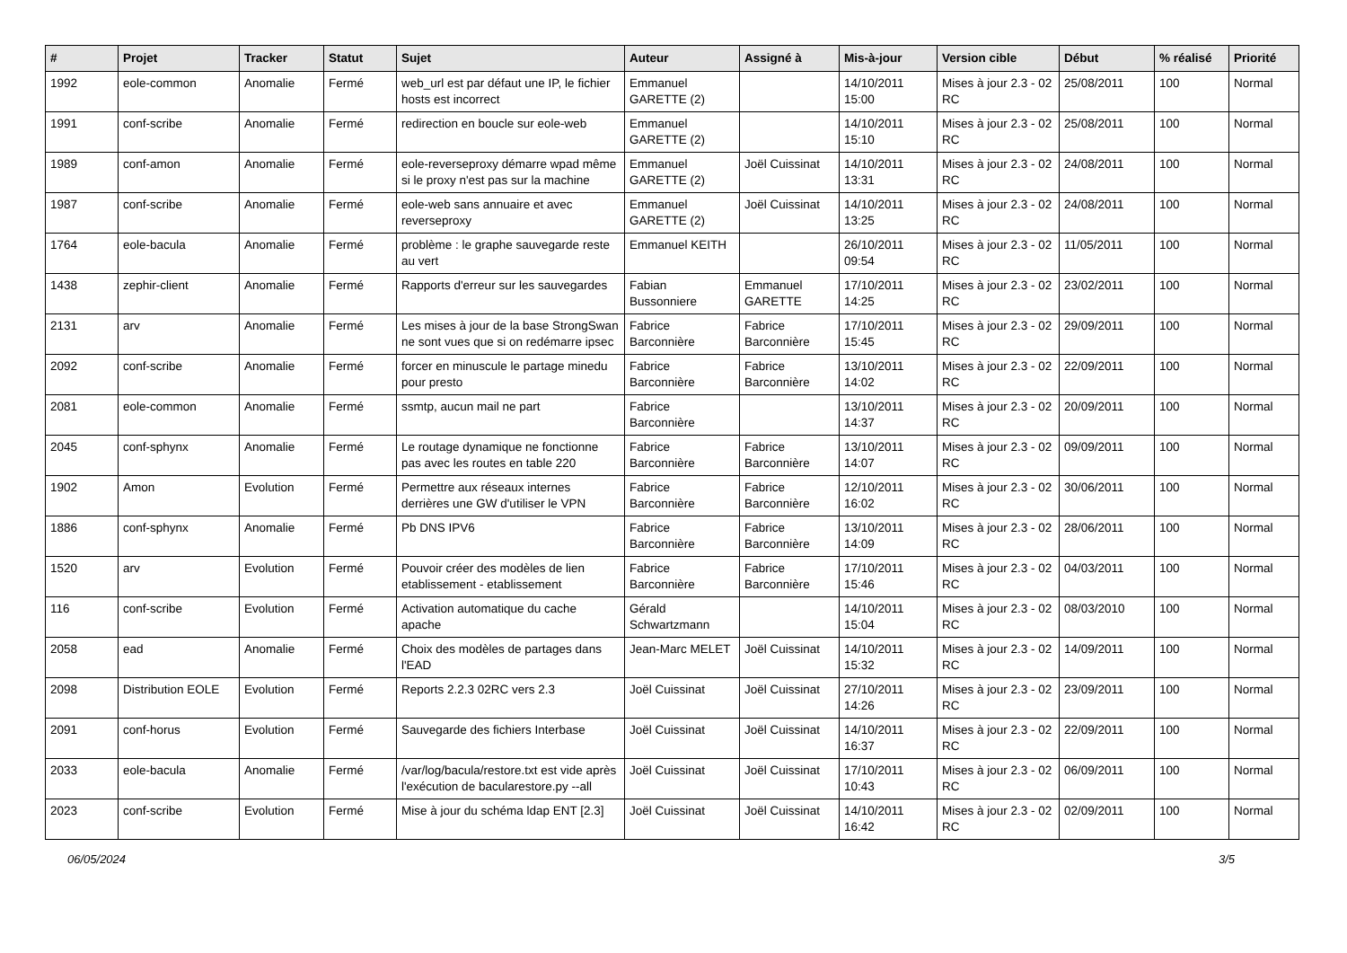| # | Projet | Tracker | Statut | Sujet | Auteur | Assigné à | Mis-à-jour | Version cible | Début | % réalisé | Priorité |
| --- | --- | --- | --- | --- | --- | --- | --- | --- | --- | --- | --- |
| 1992 | eole-common | Anomalie | Fermé | web_url est par défaut une IP, le fichier hosts est incorrect | Emmanuel GARETTE (2) | | 14/10/2011 15:00 | Mises à jour 2.3 - 02 RC | 25/08/2011 | 100 | Normal |
| 1991 | conf-scribe | Anomalie | Fermé | redirection en boucle sur eole-web | Emmanuel GARETTE (2) | | 14/10/2011 15:10 | Mises à jour 2.3 - 02 RC | 25/08/2011 | 100 | Normal |
| 1989 | conf-amon | Anomalie | Fermé | eole-reverseproxy démarre wpad même si le proxy n'est pas sur la machine | Emmanuel GARETTE (2) | Joël Cuissinat | 14/10/2011 13:31 | Mises à jour 2.3 - 02 RC | 24/08/2011 | 100 | Normal |
| 1987 | conf-scribe | Anomalie | Fermé | eole-web sans annuaire et avec reverseproxy | Emmanuel GARETTE (2) | Joël Cuissinat | 14/10/2011 13:25 | Mises à jour 2.3 - 02 RC | 24/08/2011 | 100 | Normal |
| 1764 | eole-bacula | Anomalie | Fermé | problème : le graphe sauvegarde reste au vert | Emmanuel KEITH | | 26/10/2011 09:54 | Mises à jour 2.3 - 02 RC | 11/05/2011 | 100 | Normal |
| 1438 | zephir-client | Anomalie | Fermé | Rapports d'erreur sur les sauvegardes | Fabian Bussonniere | Emmanuel GARETTE | 17/10/2011 14:25 | Mises à jour 2.3 - 02 RC | 23/02/2011 | 100 | Normal |
| 2131 | arv | Anomalie | Fermé | Les mises à jour de la base StrongSwan ne sont vues que si on redémarre ipsec | Fabrice Barconnière | Fabrice Barconnière | 17/10/2011 15:45 | Mises à jour 2.3 - 02 RC | 29/09/2011 | 100 | Normal |
| 2092 | conf-scribe | Anomalie | Fermé | forcer en minuscule le partage minedu pour presto | Fabrice Barconnière | Fabrice Barconnière | 13/10/2011 14:02 | Mises à jour 2.3 - 02 RC | 22/09/2011 | 100 | Normal |
| 2081 | eole-common | Anomalie | Fermé | ssmtp, aucun mail ne part | Fabrice Barconnière | | 13/10/2011 14:37 | Mises à jour 2.3 - 02 RC | 20/09/2011 | 100 | Normal |
| 2045 | conf-sphynx | Anomalie | Fermé | Le routage dynamique ne fonctionne pas avec les routes en table 220 | Fabrice Barconnière | Fabrice Barconnière | 13/10/2011 14:07 | Mises à jour 2.3 - 02 RC | 09/09/2011 | 100 | Normal |
| 1902 | Amon | Evolution | Fermé | Permettre aux réseaux internes derrières une GW d'utiliser le VPN | Fabrice Barconnière | Fabrice Barconnière | 12/10/2011 16:02 | Mises à jour 2.3 - 02 RC | 30/06/2011 | 100 | Normal |
| 1886 | conf-sphynx | Anomalie | Fermé | Pb DNS IPV6 | Fabrice Barconnière | Fabrice Barconnière | 13/10/2011 14:09 | Mises à jour 2.3 - 02 RC | 28/06/2011 | 100 | Normal |
| 1520 | arv | Evolution | Fermé | Pouvoir créer des modèles de lien etablissement - etablissement | Fabrice Barconnière | Fabrice Barconnière | 17/10/2011 15:46 | Mises à jour 2.3 - 02 RC | 04/03/2011 | 100 | Normal |
| 116 | conf-scribe | Evolution | Fermé | Activation automatique du cache apache | Gérald Schwartzmann | | 14/10/2011 15:04 | Mises à jour 2.3 - 02 RC | 08/03/2010 | 100 | Normal |
| 2058 | ead | Anomalie | Fermé | Choix des modèles de partages dans l'EAD | Jean-Marc MELET | Joël Cuissinat | 14/10/2011 15:32 | Mises à jour 2.3 - 02 RC | 14/09/2011 | 100 | Normal |
| 2098 | Distribution EOLE | Evolution | Fermé | Reports 2.2.3 02RC vers 2.3 | Joël Cuissinat | Joël Cuissinat | 27/10/2011 14:26 | Mises à jour 2.3 - 02 RC | 23/09/2011 | 100 | Normal |
| 2091 | conf-horus | Evolution | Fermé | Sauvegarde des fichiers Interbase | Joël Cuissinat | Joël Cuissinat | 14/10/2011 16:37 | Mises à jour 2.3 - 02 RC | 22/09/2011 | 100 | Normal |
| 2033 | eole-bacula | Anomalie | Fermé | /var/log/bacula/restore.txt est vide après l'exécution de bacularestore.py --all | Joël Cuissinat | Joël Cuissinat | 17/10/2011 10:43 | Mises à jour 2.3 - 02 RC | 06/09/2011 | 100 | Normal |
| 2023 | conf-scribe | Evolution | Fermé | Mise à jour du schéma ldap ENT [2.3] | Joël Cuissinat | Joël Cuissinat | 14/10/2011 16:42 | Mises à jour 2.3 - 02 RC | 02/09/2011 | 100 | Normal |
06/05/2024 3/5